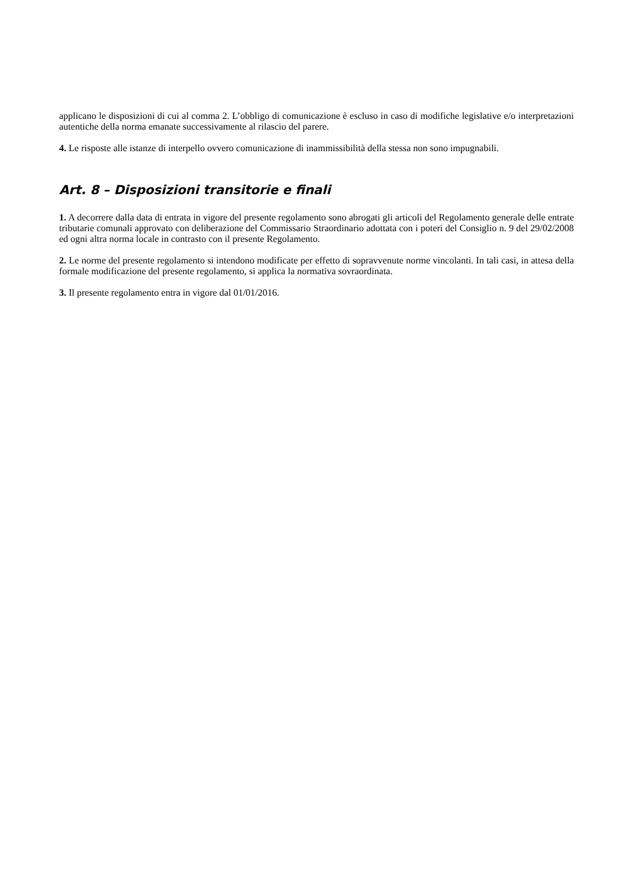applicano le disposizioni di cui al comma 2. L’obbligo di comunicazione è escluso in caso di modifiche legislative e/o interpretazioni autentiche della norma emanate successivamente al rilascio del parere.
4. Le risposte alle istanze di interpello ovvero comunicazione di inammissibilità della stessa non sono impugnabili.
Art. 8 – Disposizioni transitorie e finali
1. A decorrere dalla data di entrata in vigore del presente regolamento sono abrogati gli articoli del Regolamento generale delle entrate tributarie comunali approvato con deliberazione del Commissario Straordinario adottata con i poteri del Consiglio n. 9 del 29/02/2008 ed ogni altra norma locale in contrasto con il presente Regolamento.
2. Le norme del presente regolamento si intendono modificate per effetto di sopravvenute norme vincolanti. In tali casi, in attesa della formale modificazione del presente regolamento, si applica la normativa sovraordinata.
3. Il presente regolamento entra in vigore dal 01/01/2016.